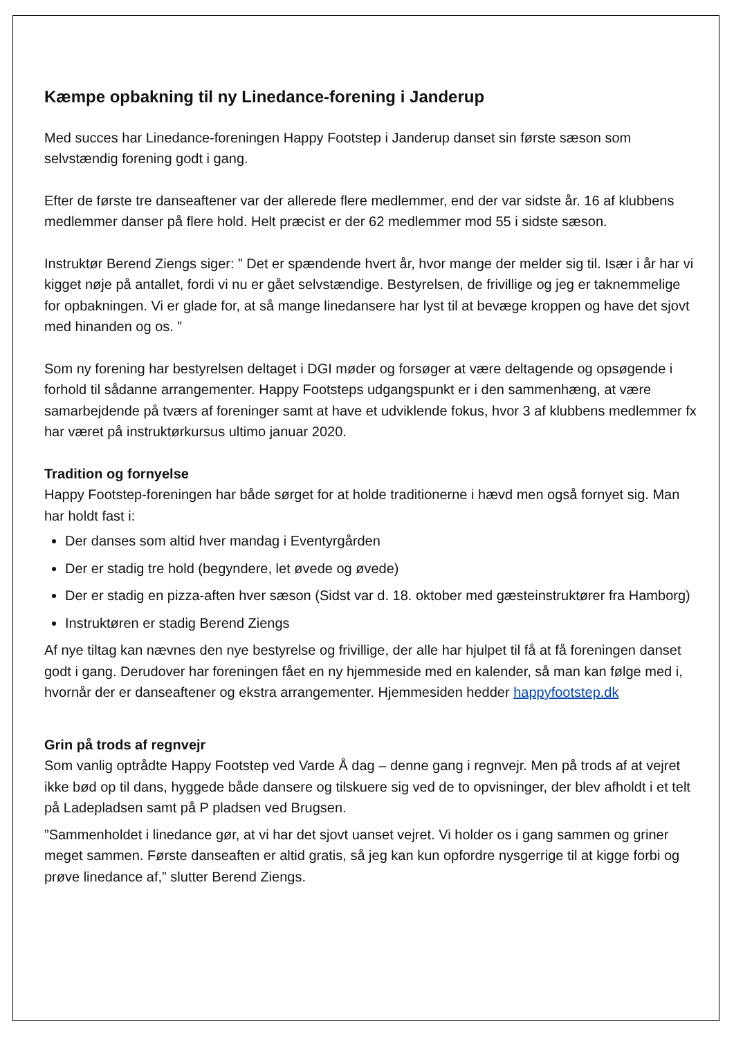Kæmpe opbakning til ny Linedance-forening i Janderup
Med succes har Linedance-foreningen Happy Footstep i Janderup danset sin første sæson som selvstændig forening godt i gang.
Efter de første tre danseaftener var der allerede flere medlemmer, end der var sidste år. 16 af klubbens medlemmer danser på flere hold. Helt præcist er der 62 medlemmer mod 55 i sidste sæson.
Instruktør Berend Ziengs siger: ” Det er spændende hvert år, hvor mange der melder sig til. Især i år har vi kigget nøje på antallet, fordi vi nu er gået selvstændige. Bestyrelsen, de frivillige og jeg er taknemmelige for opbakningen. Vi er glade for, at så mange linedansere har lyst til at bevæge kroppen og have det sjovt med hinanden og os. ”
Som ny forening har bestyrelsen deltaget i DGI møder og forsøger at være deltagende og opsøgende i forhold til sådanne arrangementer. Happy Footsteps udgangspunkt er i den sammenhæng, at være samarbejdende på tværs af foreninger samt at have et udviklende fokus, hvor 3 af klubbens medlemmer fx har været på instruktørkursus ultimo januar 2020.
Tradition og fornyelse
Happy Footstep-foreningen har både sørget for at holde traditionerne i hævd men også fornyet sig. Man har holdt fast i:
Der danses som altid hver mandag i Eventyrgården
Der er stadig tre hold (begyndere, let øvede og øvede)
Der er stadig en pizza-aften hver sæson (Sidst var d. 18. oktober med gæsteinstruktører fra Hamborg)
Instruktøren er stadig Berend Ziengs
Af nye tiltag kan nævnes den nye bestyrelse og frivillige, der alle har hjulpet til få at få foreningen danset godt i gang. Derudover har foreningen fået en ny hjemmeside med en kalender, så man kan følge med i, hvornår der er danseaftener og ekstra arrangementer. Hjemmesiden hedder happyfootstep.dk
Grin på trods af regnvejr
Som vanlig optrådte Happy Footstep ved Varde Å dag – denne gang i regnvejr. Men på trods af at vejret ikke bød op til dans, hyggede både dansere og tilskuere sig ved de to opvisninger, der blev afholdt i et telt på Ladepladsen samt på P pladsen ved Brugsen.
”Sammenholdet i linedance gør, at vi har det sjovt uanset vejret. Vi holder os i gang sammen og griner meget sammen. Første danseaften er altid gratis, så jeg kan kun opfordre nysgerrige til at kigge forbi og prøve linedance af,” slutter Berend Ziengs.